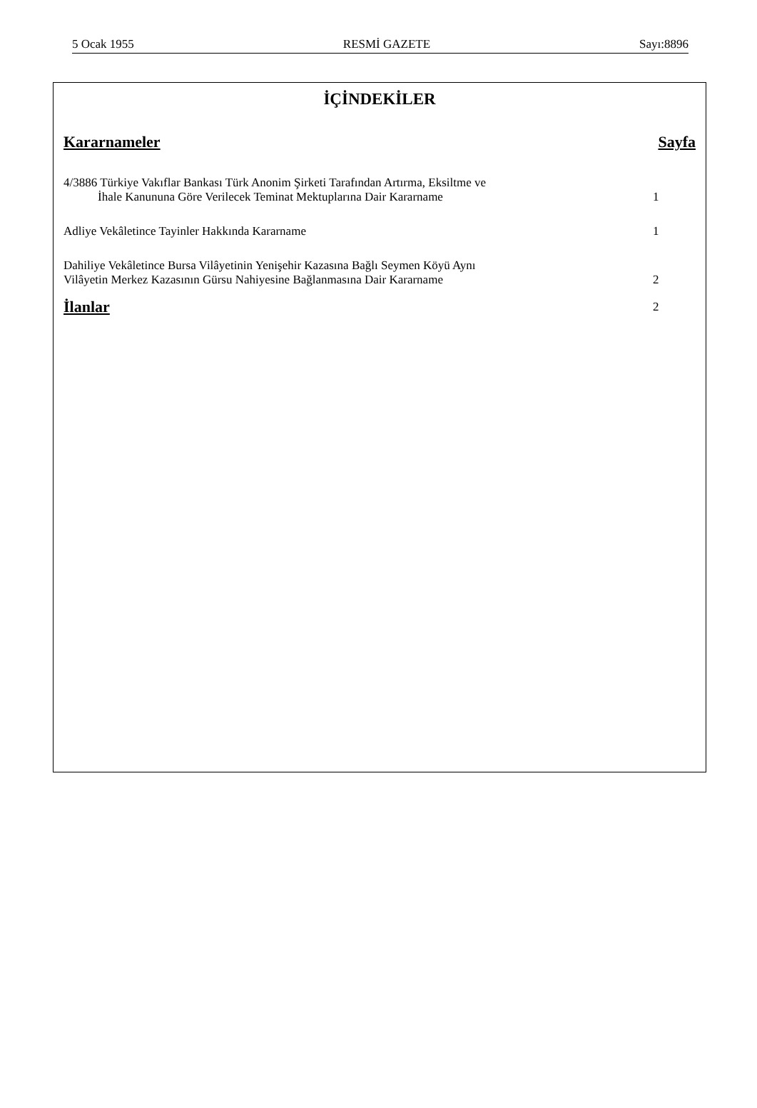5 Ocak 1955 RESMİ GAZETE Sayı:8896
İÇİNDEKİLER
Kararnameler Sayfa
4/3886 Türkiye Vakıflar Bankası Türk Anonim Şirketi Tarafından Artırma, Eksiltme ve
İhale Kanununa Göre Verilecek Teminat Mektuplarına Dair Kararname 1
Adliye Vekâletince Tayinler Hakkında Kararname 1
Dahiliye Vekâletince Bursa Vilâyetinin Yenişehir Kazasına Bağlı Seymen Köyü Aynı
Vilâyetin Merkez Kazasının Gürsu Nahiyesine Bağlanmasına Dair Kararname 2
İlanlar 2